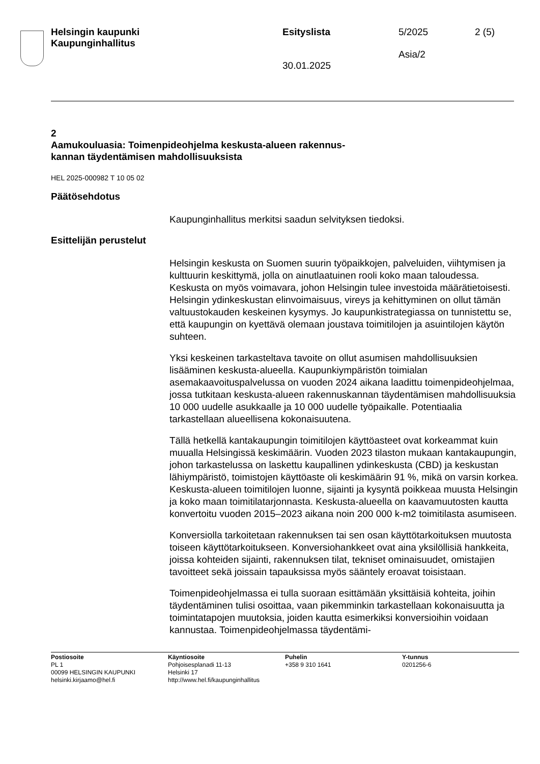Helsingin kaupunki
Kaupunginhallitus
Esityslista
30.01.2025
5/2025
Asia/2
2 (5)
2
Aamukouluasia: Toimenpideohjelma keskusta-alueen rakennus-
kannan täydentämisen mahdollisuuksista
HEL 2025-000982 T 10 05 02
Päätösehdotus
Kaupunginhallitus merkitsi saadun selvityksen tiedoksi.
Esittelijän perustelut
Helsingin keskusta on Suomen suurin työpaikkojen, palveluiden, viihtymisen ja kulttuurin keskittymä, jolla on ainutlaatuinen rooli koko maan taloudessa. Keskusta on myös voimavara, johon Helsingin tulee investoida määrätietoisesti. Helsingin ydinkeskustan elinvoimaisuus, vireys ja kehittyminen on ollut tämän valtuustokauden keskeinen kysymys. Jo kaupunkistrategiassa on tunnistettu se, että kaupungin on kyettävä olemaan joustava toimitilojen ja asuintilojen käytön suhteen.
Yksi keskeinen tarkasteltava tavoite on ollut asumisen mahdollisuuksien lisääminen keskusta-alueella. Kaupunkiympäristön toimialan asemakaavoituspalvelussa on vuoden 2024 aikana laadittu toimenpideohjelmaa, jossa tutkitaan keskusta-alueen rakennuskannan täydentämisen mahdollisuuksia 10 000 uudelle asukkaalle ja 10 000 uudelle työpaikalle. Potentiaalia tarkastellaan alueellisena kokonaisuutena.
Tällä hetkellä kantakaupungin toimitilojen käyttöasteet ovat korkeammat kuin muualla Helsingissä keskimäärin. Vuoden 2023 tilaston mukaan kantakaupungin, johon tarkastelussa on laskettu kaupallinen ydinkeskusta (CBD) ja keskustan lähiympäristö, toimistojen käyttöaste oli keskimäärin 91 %, mikä on varsin korkea. Keskusta-alueen toimitilojen luonne, sijainti ja kysyntä poikkeaa muusta Helsingin ja koko maan toimitilatarjonnasta. Keskusta-alueella on kaavamuutosten kautta konvertoitu vuoden 2015–2023 aikana noin 200 000 k-m2 toimitilasta asumiseen.
Konversiolla tarkoitetaan rakennuksen tai sen osan käyttötarkoituksen muutosta toiseen käyttötarkoitukseen. Konversiohankkeet ovat aina yksilöllisiä hankkeita, joissa kohteiden sijainti, rakennuksen tilat, tekniset ominaisuudet, omistajien tavoitteet sekä joissain tapauksissa myös sääntely eroavat toisistaan.
Toimenpideohjelmassa ei tulla suoraan esittämään yksittäisiä kohteita, joihin täydentäminen tulisi osoittaa, vaan pikemminkin tarkastellaan kokonaisuutta ja toimintatapojen muutoksia, joiden kautta esimerkiksi konversioihin voidaan kannustaa. Toimenpideohjelmassa täydentämi-
Postiosoite
PL 1
00099 HELSINGIN KAUPUNKI
helsinki.kirjaamo@hel.fi
Käyntiosoite
Pohjoisesplanadi 11-13
Helsinki 17
http://www.hel.fi/kaupunginhallitus
Puhelin
+358 9 310 1641
Y-tunnus
0201256-6